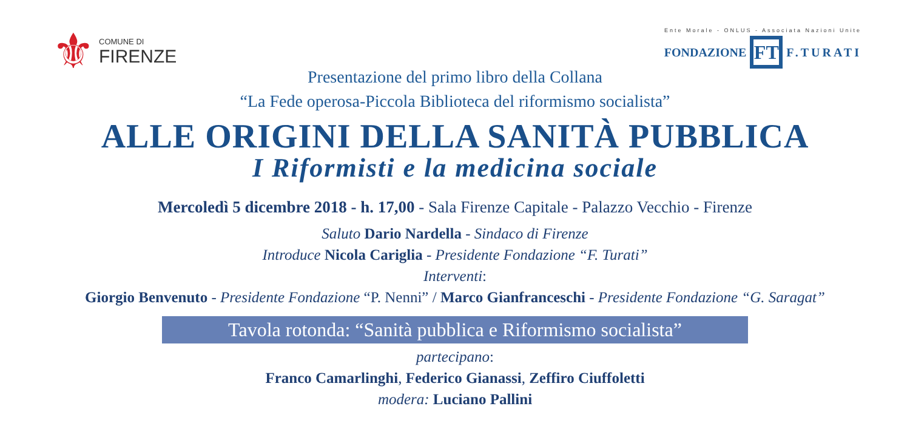⚜ COMUNE DI
FIRENZE
Ente Morale - ONLUS - Associata Nazioni Unite
FONDAZIONE FT F.TURATI
Presentazione del primo libro della Collana
“La Fede operosa-Piccola Biblioteca del riformismo socialista”
ALLE ORIGINI DELLA SANITÀ PUBBLICA
I Riformisti e la medicina sociale
Mercoledì 5 dicembre 2018 - h. 17,00 - Sala Firenze Capitale - Palazzo Vecchio - Firenze
Saluto Dario Nardella - Sindaco di Firenze
Introduce Nicola Cariglia - Presidente Fondazione “F. Turati”
Interventi:
Giorgio Benvenuto - Presidente Fondazione “P. Nenni” / Marco Gianfranceschi - Presidente Fondazione “G. Saragat”
Tavola rotonda: “Sanità pubblica e Riformismo socialista”
partecipano:
Franco Camarlinghi, Federico Gianassi, Zeffiro Ciuffoletti
modera: Luciano Pallini